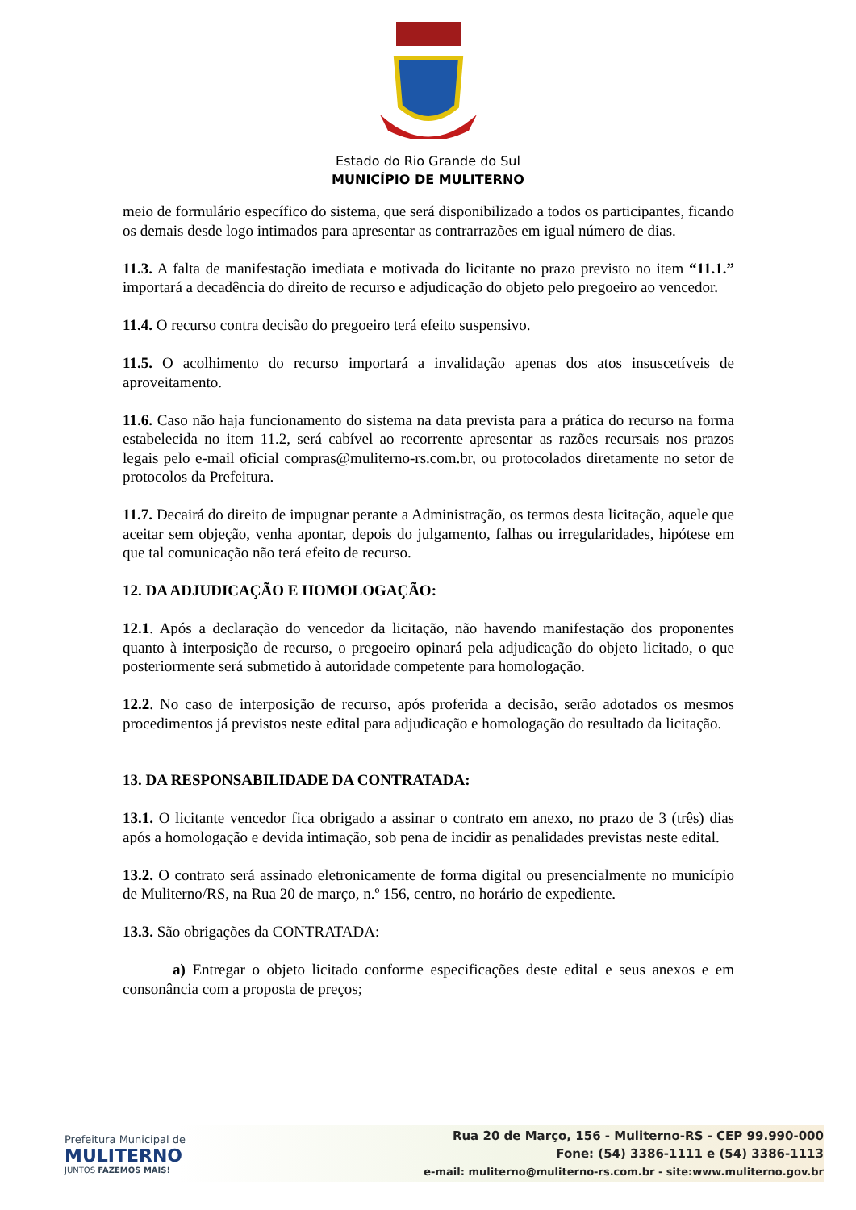Estado do Rio Grande do Sul
MUNICÍPIO DE MULITERNO
meio de formulário específico do sistema, que será disponibilizado a todos os participantes, ficando os demais desde logo intimados para apresentar as contrarrazões em igual número de dias.
11.3. A falta de manifestação imediata e motivada do licitante no prazo previsto no item “11.1.” importará a decadência do direito de recurso e adjudicação do objeto pelo pregoeiro ao vencedor.
11.4. O recurso contra decisão do pregoeiro terá efeito suspensivo.
11.5. O acolhimento do recurso importará a invalidação apenas dos atos insuscetíveis de aproveitamento.
11.6. Caso não haja funcionamento do sistema na data prevista para a prática do recurso na forma estabelecida no item 11.2, será cabível ao recorrente apresentar as razões recursais nos prazos legais pelo e-mail oficial compras@muliterno-rs.com.br, ou protocolados diretamente no setor de protocolos da Prefeitura.
11.7. Decairá do direito de impugnar perante a Administração, os termos desta licitação, aquele que aceitar sem objeção, venha apontar, depois do julgamento, falhas ou irregularidades, hipótese em que tal comunicação não terá efeito de recurso.
12. DA ADJUDICAÇÃO E HOMOLOGAÇÃO:
12.1. Após a declaração do vencedor da licitação, não havendo manifestação dos proponentes quanto à interposição de recurso, o pregoeiro opinará pela adjudicação do objeto licitado, o que posteriormente será submetido à autoridade competente para homologação.
12.2. No caso de interposição de recurso, após proferida a decisão, serão adotados os mesmos procedimentos já previstos neste edital para adjudicação e homologação do resultado da licitação.
13. DA RESPONSABILIDADE DA CONTRATADA:
13.1. O licitante vencedor fica obrigado a assinar o contrato em anexo, no prazo de 3 (três) dias após a homologação e devida intimação, sob pena de incidir as penalidades previstas neste edital.
13.2. O contrato será assinado eletronicamente de forma digital ou presencialmente no município de Muliterno/RS, na Rua 20 de março, n.º 156, centro, no horário de expediente.
13.3. São obrigações da CONTRATADA:
a) Entregar o objeto licitado conforme especificações deste edital e seus anexos e em consonância com a proposta de preços;
Prefeitura Municipal de
MULITERNO
JUNTOS FAZEMOS MAIS!
Rua 20 de Março, 156 - Muliterno-RS - CEP 99.990-000
Fone: (54) 3386-1111 e (54) 3386-1113
e-mail: muliterno@muliterno-rs.com.br - site:www.muliterno.gov.br